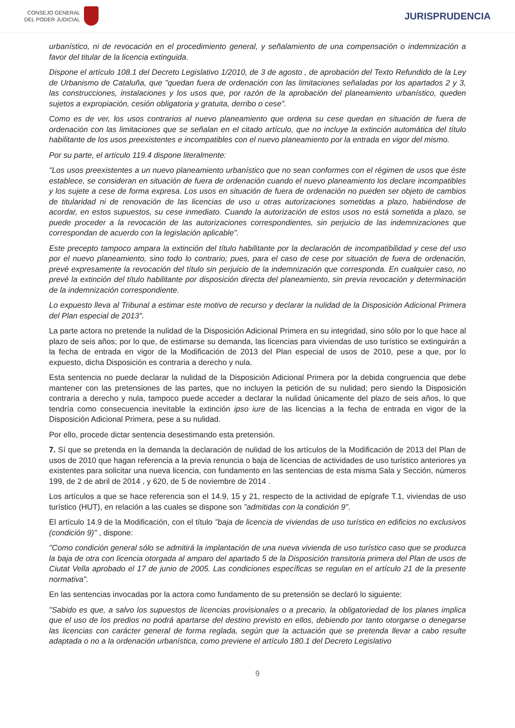CONSEJO GENERAL
DEL PODER JUDICIAL
JURISPRUDENCIA
urbanístico, ni de revocación en el procedimiento general, y señalamiento de una compensación o indemnización a favor del titular de la licencia extinguida.
Dispone el artículo 108.1 del Decreto Legislativo 1/2010, de 3 de agosto , de aprobación del Texto Refundido de la Ley de Urbanismo de Cataluña, que "quedan fuera de ordenación con las limitaciones señaladas por los apartados 2 y 3, las construcciones, instalaciones y los usos que, por razón de la aprobación del planeamiento urbanístico, queden sujetos a expropiación, cesión obligatoria y gratuita, derribo o cese".
Como es de ver, los usos contrarios al nuevo planeamiento que ordena su cese quedan en situación de fuera de ordenación con las limitaciones que se señalan en el citado artículo, que no incluye la extinción automática del título habilitante de los usos preexistentes e incompatibles con el nuevo planeamiento por la entrada en vigor del mismo.
Por su parte, el artículo 119.4 dispone literalmente:
"Los usos preexistentes a un nuevo planeamiento urbanístico que no sean conformes con el régimen de usos que éste establece, se consideran en situación de fuera de ordenación cuando el nuevo planeamiento los declare incompatibles y los sujete a cese de forma expresa. Los usos en situación de fuera de ordenación no pueden ser objeto de cambios de titularidad ni de renovación de las licencias de uso u otras autorizaciones sometidas a plazo, habiéndose de acordar, en estos supuestos, su cese inmediato. Cuando la autorización de estos usos no está sometida a plazo, se puede proceder a la revocación de las autorizaciones correspondientes, sin perjuicio de las indemnizaciones que correspondan de acuerdo con la legislación aplicable".
Este precepto tampoco ampara la extinción del título habilitante por la declaración de incompatibilidad y cese del uso por el nuevo planeamiento, sino todo lo contrario; pues, para el caso de cese por situación de fuera de ordenación, prevé expresamente la revocación del título sin perjuicio de la indemnización que corresponda. En cualquier caso, no prevé la extinción del título habilitante por disposición directa del planeamiento, sin previa revocación y determinación de la indemnización correspondiente.
Lo expuesto lleva al Tribunal a estimar este motivo de recurso y declarar la nulidad de la Disposición Adicional Primera del Plan especial de 2013".
La parte actora no pretende la nulidad de la Disposición Adicional Primera en su integridad, sino sólo por lo que hace al plazo de seis años; por lo que, de estimarse su demanda, las licencias para viviendas de uso turístico se extinguirán a la fecha de entrada en vigor de la Modificación de 2013 del Plan especial de usos de 2010, pese a que, por lo expuesto, dicha Disposición es contraria a derecho y nula.
Esta sentencia no puede declarar la nulidad de la Disposición Adicional Primera por la debida congruencia que debe mantener con las pretensiones de las partes, que no incluyen la petición de su nulidad; pero siendo la Disposición contraria a derecho y nula, tampoco puede acceder a declarar la nulidad únicamente del plazo de seis años, lo que tendría como consecuencia inevitable la extinción ipso iure de las licencias a la fecha de entrada en vigor de la Disposición Adicional Primera, pese a su nulidad.
Por ello, procede dictar sentencia desestimando esta pretensión.
7. Sí que se pretenda en la demanda la declaración de nulidad de los artículos de la Modificación de 2013 del Plan de usos de 2010 que hagan referencia a la previa renuncia o baja de licencias de actividades de uso turístico anteriores ya existentes para solicitar una nueva licencia, con fundamento en las sentencias de esta misma Sala y Sección, números 199, de 2 de abril de 2014 , y 620, de 5 de noviembre de 2014 .
Los artículos a que se hace referencia son el 14.9, 15 y 21, respecto de la actividad de epígrafe T.1, viviendas de uso turístico (HUT), en relación a las cuales se dispone son "admitidas con la condición 9".
El artículo 14.9 de la Modificación, con el título "baja de licencia de viviendas de uso turístico en edificios no exclusivos (condición 9)" , dispone:
"Como condición general sólo se admitirá la implantación de una nueva vivienda de uso turístico caso que se produzca la baja de otra con licencia otorgada al amparo del apartado 5 de la Disposición transitoria primera del Plan de usos de Ciutat Vella aprobado el 17 de junio de 2005. Las condiciones específicas se regulan en el artículo 21 de la presente normativa".
En las sentencias invocadas por la actora como fundamento de su pretensión se declaró lo siguiente:
"Sabido es que, a salvo los supuestos de licencias provisionales o a precario, la obligatoriedad de los planes implica que el uso de los predios no podrá apartarse del destino previsto en ellos, debiendo por tanto otorgarse o denegarse las licencias con carácter general de forma reglada, según que la actuación que se pretenda llevar a cabo resulte adaptada o no a la ordenación urbanística, como previene el artículo 180.1 del Decreto Legislativo
9